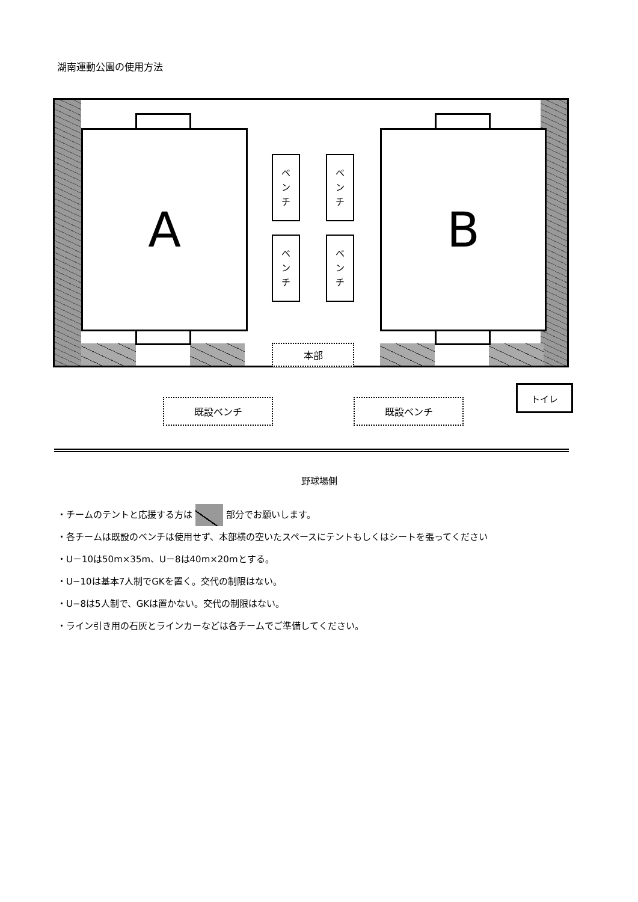湖南運動公園の使用方法
A B
ベ
ン
チ
ベ
ン
チ
ベ
ン
チ
ベ
ン
チ
本部
既設ベンチ 既設ベンチ
トイレ
野球場側
・チームのテントと応援する方は 部分でお願いします。
・各チームは既設のベンチは使用せず、本部横の空いたスペースにテントもしくはシートを張ってください
・U－10は50m×35m、U－8は40m×20mとする。
・U−10は基本7人制でGKを置く。交代の制限はない。
・U−8は5人制で、GKは置かない。交代の制限はない。
・ライン引き用の石灰とラインカーなどは各チームでご準備してください。